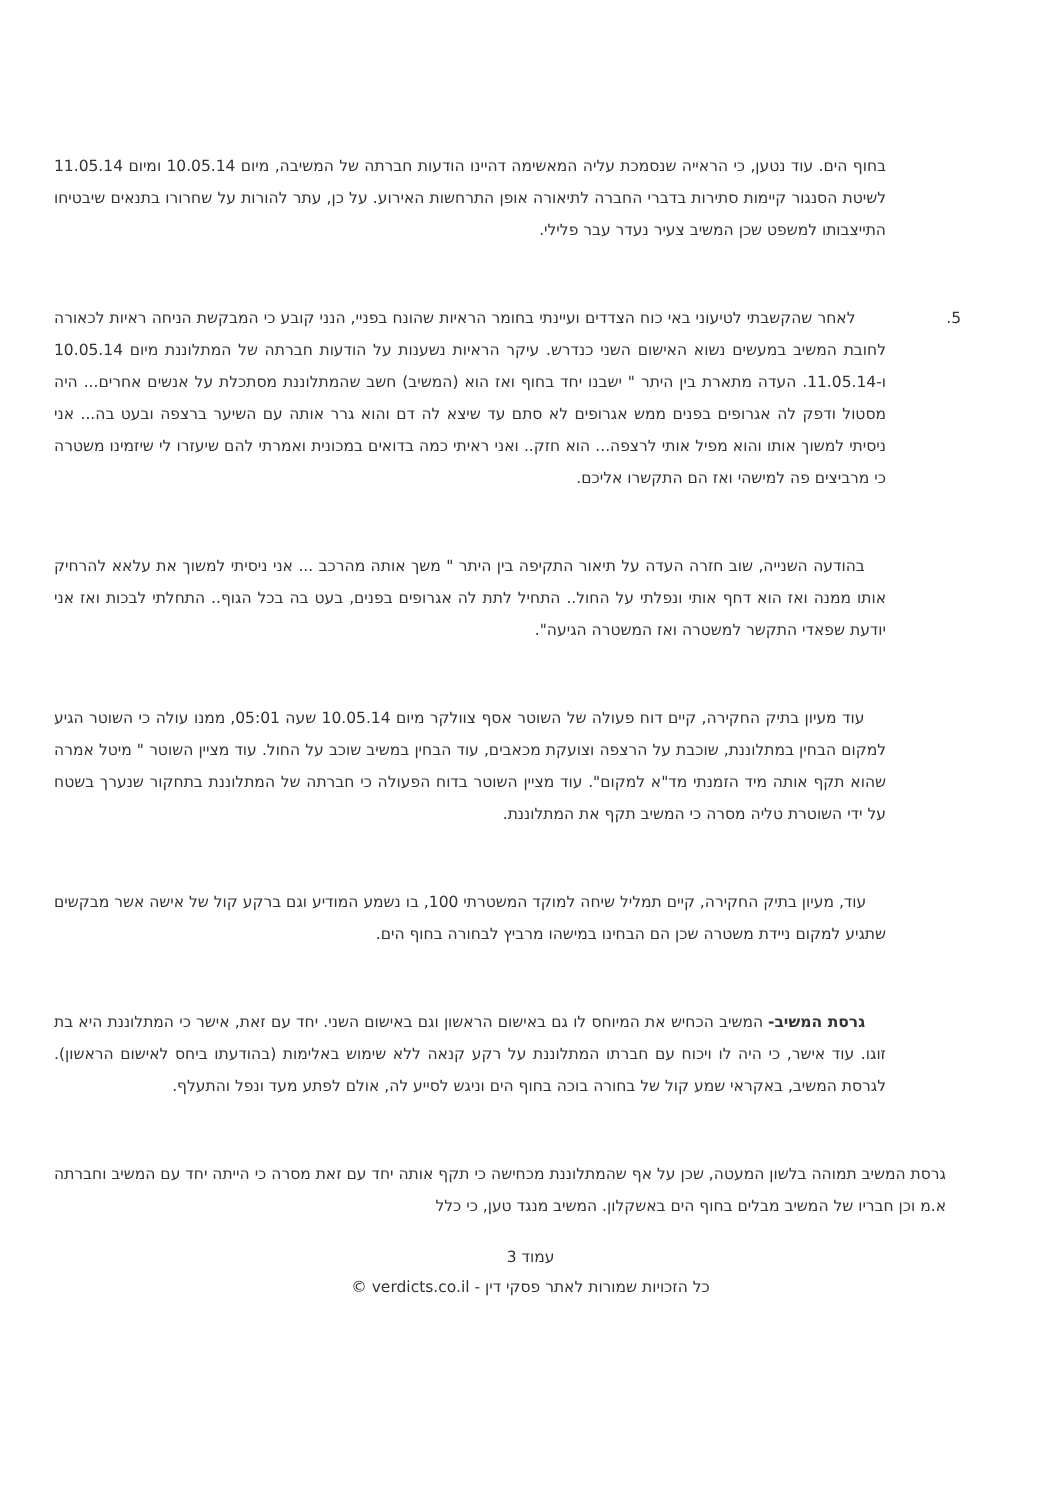בחוף הים. עוד נטען, כי הראייה שנסמכת עליה המאשימה דהיינו הודעות חברתה של המשיבה, מיום 10.05.14 ומיום 11.05.14 לשיטת הסנגור קיימות סתירות בדברי החברה לתיאורה אופן התרחשות האירוע. על כן, עתר להורות על שחרורו בתנאים שיבטיחו התייצבותו למשפט שכן המשיב צעיר נעדר עבר פלילי.
5. לאחר שהקשבתי לטיעוני באי כוח הצדדים ועיינתי בחומר הראיות שהונח בפניי, הנני קובע כי המבקשת הניחה ראיות לכאורה לחובת המשיב במעשים נשוא האישום השני כנדרש. עיקר הראיות נשענות על הודעות חברתה של המתלוננת מיום 10.05.14 ו-11.05.14. העדה מתארת בין היתר " ישבנו יחד בחוף ואז הוא (המשיב) חשב שהמתלוננת מסתכלת על אנשים אחרים... היה מסטול ודפק לה אגרופים בפנים ממש אגרופים לא סתם עד שיצא לה דם והוא גרר אותה עם השיער ברצפה ובעט בה... אני ניסיתי למשוך אותו והוא מפיל אותי לרצפה... הוא חזק.. ואני ראיתי כמה בדואים במכונית ואמרתי להם שיעזרו לי שיזמינו משטרה כי מרביצים פה למישהי ואז הם התקשרו אליכם.
בהודעה השנייה, שוב חזרה העדה על תיאור התקיפה בין היתר " משך אותה מהרכב ... אני ניסיתי למשוך את עלאא להרחיק אותו ממנה ואז הוא דחף אותי ונפלתי על החול.. התחיל לתת לה אגרופים בפנים, בעט בה בכל הגוף.. התחלתי לבכות ואז אני יודעת שפאדי התקשר למשטרה ואז המשטרה הגיעה".
עוד מעיון בתיק החקירה, קיים דוח פעולה של השוטר אסף צוולקר מיום 10.05.14 שעה 05:01, ממנו עולה כי השוטר הגיע למקום הבחין במתלוננת, שוכבת על הרצפה וצועקת מכאבים, עוד הבחין במשיב שוכב על החול. עוד מציין השוטר " מיטל אמרה שהוא תקף אותה מיד הזמנתי מד"א למקום". עוד מציין השוטר בדוח הפעולה כי חברתה של המתלוננת בתחקור שנערך בשטח על ידי השוטרת טליה מסרה כי המשיב תקף את המתלוננת.
עוד, מעיון בתיק החקירה, קיים תמליל שיחה למוקד המשטרתי 100, בו נשמע המודיע וגם ברקע קול של אישה אשר מבקשים שתגיע למקום ניידת משטרה שכן הם הבחינו במישהו מרביץ לבחורה בחוף הים.
גרסת המשיב- המשיב הכחיש את המיוחס לו גם באישום הראשון וגם באישום השני. יחד עם זאת, אישר כי המתלוננת היא בת זוגו. עוד אישר, כי היה לו ויכוח עם חברתו המתלוננת על רקע קנאה ללא שימוש באלימות (בהודעתו ביחס לאישום הראשון). לגרסת המשיב, באקראי שמע קול של בחורה בוכה בחוף הים וניגש לסייע לה, אולם לפתע מעד ונפל והתעלף.
גרסת המשיב תמוהה בלשון המעטה, שכן על אף שהמתלוננת מכחישה כי תקף אותה יחד עם זאת מסרה כי הייתה יחד עם המשיב וחברתה א.מ וכן חבריו של המשיב מבלים בחוף הים באשקלון. המשיב מנגד טען, כי כלל
עמוד 3
כל הזכויות שמורות לאתר פסקי דין - verdicts.co.il ©